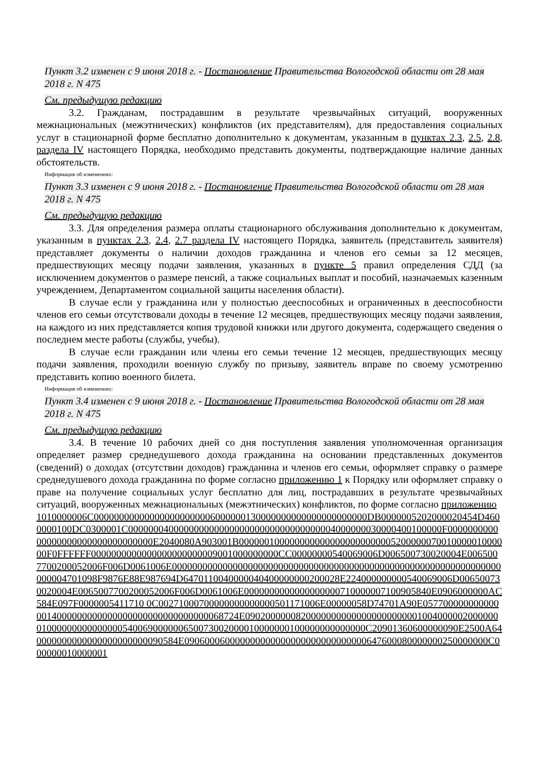Пункт 3.2 изменен с 9 июня 2018 г. - Постановление Правительства Вологодской области от 28 мая 2018 г. N 475
См. предыдущую редакцию
3.2. Гражданам, пострадавшим в результате чрезвычайных ситуаций, вооруженных межнациональных (межэтнических) конфликтов (их представителям), для предоставления социальных услуг в стационарной форме бесплатно дополнительно к документам, указанным в пунктах 2.3, 2.5, 2.8, раздела IV настоящего Порядка, необходимо представить документы, подтверждающие наличие данных обстоятельств.
Информация об изменениях:
Пункт 3.3 изменен с 9 июня 2018 г. - Постановление Правительства Вологодской области от 28 мая 2018 г. N 475
См. предыдущую редакцию
3.3. Для определения размера оплаты стационарного обслуживания дополнительно к документам, указанным в пунктах 2.3, 2.4, 2.7 раздела IV настоящего Порядка, заявитель (представитель заявителя) представляет документы о наличии доходов гражданина и членов его семьи за 12 месяцев, предшествующих месяцу подачи заявления, указанных в пункте 5 правил определения СДД (за исключением документов о размере пенсий, а также социальных выплат и пособий, назначаемых казенным учреждением, Департаментом социальной защиты населения области).
В случае если у гражданина или у полностью дееспособных и ограниченных в дееспособности членов его семьи отсутствовали доходы в течение 12 месяцев, предшествующих месяцу подачи заявления, на каждого из них представляется копия трудовой книжки или другого документа, содержащего сведения о последнем месте работы (службы, учебы).
В случае если гражданин или члены его семьи течение 12 месяцев, предшествующих месяцу подачи заявления, проходили военную службу по призыву, заявитель вправе по своему усмотрению представить копию военного билета.
Информация об изменениях:
Пункт 3.4 изменен с 9 июня 2018 г. - Постановление Правительства Вологодской области от 28 мая 2018 г. N 475
См. предыдущую редакцию
3.4. В течение 10 рабочих дней со дня поступления заявления уполномоченная организация определяет размер среднедушевого дохода гражданина на основании представленных документов (сведений) о доходах (отсутствии доходов) гражданина и членов его семьи, оформляет справку о размере среднедушевого дохода гражданина по форме согласно приложению 1 к Порядку или оформляет справку о праве на получение социальных услуг бесплатно для лиц, пострадавших в результате чрезвычайных ситуаций, вооруженных межнациональных (межэтнических) конфликтов, по форме согласно приложению
1010000006C000000000000000000000006000000130000000000000000000000DB0000005202000020454D4600000100DC0300001C00000004000000000000000000000000000000004000000030000400100000F000000000000000000000000000000000E2040080A903001B000000100000000000000000000000520000007001000001000000F0FFFFFF0000000000000000000000009001000000000CC00000000540069006D006500730020004E0065007700200052006F006D0061006E00000000000000000000000000000000000000000000000000000000000000000000004701098F9876E88E987694D6470110040000040400000000200028E224000000000540069006D006500730020004E0065007700200052006F006D0061006E0000000000000000000710000007100905840E0906000000AC584E097F0000005411710 0C00271000700000000000000501171006E00000058D74701A90E0577000000000000014000000000000000000000000000000068724E0902000000820000000000000000000000100400000200000001000000000000000540069000000650073002000010000000100000000000000C20901360600000090E2500A640000000000000000000000090584E090600060000000000000000000000000000647600080000000250000000C000000010000001